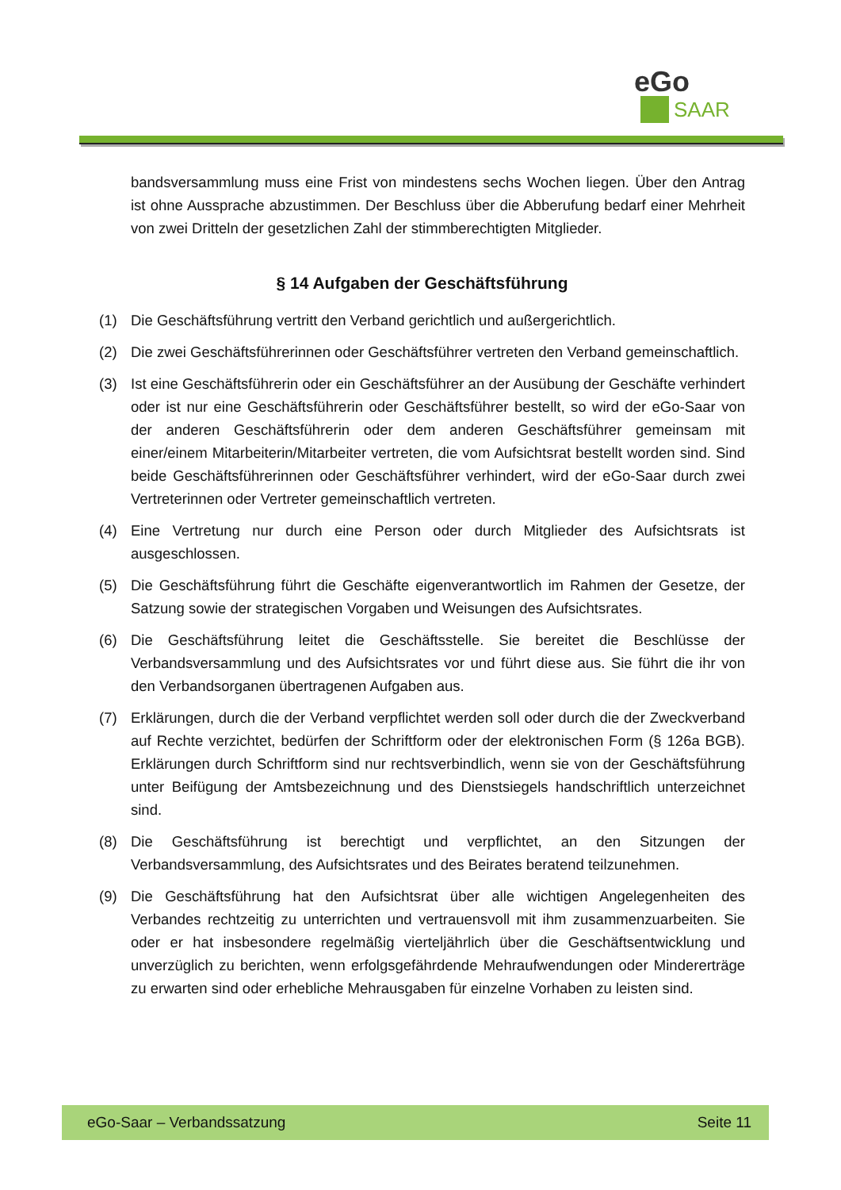eGo
SAAR
bandsversammlung muss eine Frist von mindestens sechs Wochen liegen. Über den Antrag ist ohne Aussprache abzustimmen. Der Beschluss über die Abberufung bedarf einer Mehrheit von zwei Dritteln der gesetzlichen Zahl der stimmberechtigten Mitglieder.
§ 14 Aufgaben der Geschäftsführung
(1) Die Geschäftsführung vertritt den Verband gerichtlich und außergerichtlich.
(2) Die zwei Geschäftsführerinnen oder Geschäftsführer vertreten den Verband gemeinschaftlich.
(3) Ist eine Geschäftsführerin oder ein Geschäftsführer an der Ausübung der Geschäfte verhindert oder ist nur eine Geschäftsführerin oder Geschäftsführer bestellt, so wird der eGo-Saar von der anderen Geschäftsführerin oder dem anderen Geschäftsführer gemeinsam mit einer/einem Mitarbeiterin/Mitarbeiter vertreten, die vom Aufsichtsrat bestellt worden sind. Sind beide Geschäftsführerinnen oder Geschäftsführer verhindert, wird der eGo-Saar durch zwei Vertreterinnen oder Vertreter gemeinschaftlich vertreten.
(4) Eine Vertretung nur durch eine Person oder durch Mitglieder des Aufsichtsrats ist ausgeschlossen.
(5) Die Geschäftsführung führt die Geschäfte eigenverantwortlich im Rahmen der Gesetze, der Satzung sowie der strategischen Vorgaben und Weisungen des Aufsichtsrates.
(6) Die Geschäftsführung leitet die Geschäftsstelle. Sie bereitet die Beschlüsse der Verbandsversammlung und des Aufsichtsrates vor und führt diese aus. Sie führt die ihr von den Verbandsorganen übertragenen Aufgaben aus.
(7) Erklärungen, durch die der Verband verpflichtet werden soll oder durch die der Zweckverband auf Rechte verzichtet, bedürfen der Schriftform oder der elektronischen Form (§ 126a BGB). Erklärungen durch Schriftform sind nur rechtsverbindlich, wenn sie von der Geschäftsführung unter Beifügung der Amtsbezeichnung und des Dienstsiegels handschriftlich unterzeichnet sind.
(8) Die Geschäftsführung ist berechtigt und verpflichtet, an den Sitzungen der Verbandsversammlung, des Aufsichtsrates und des Beirates beratend teilzunehmen.
(9) Die Geschäftsführung hat den Aufsichtsrat über alle wichtigen Angelegenheiten des Verbandes rechtzeitig zu unterrichten und vertrauensvoll mit ihm zusammenzuarbeiten. Sie oder er hat insbesondere regelmäßig vierteljährlich über die Geschäftsentwicklung und unverzüglich zu berichten, wenn erfolgsgefährdende Mehraufwendungen oder Mindererträge zu erwarten sind oder erhebliche Mehrausgaben für einzelne Vorhaben zu leisten sind.
eGo-Saar – Verbandssatzung Seite 11